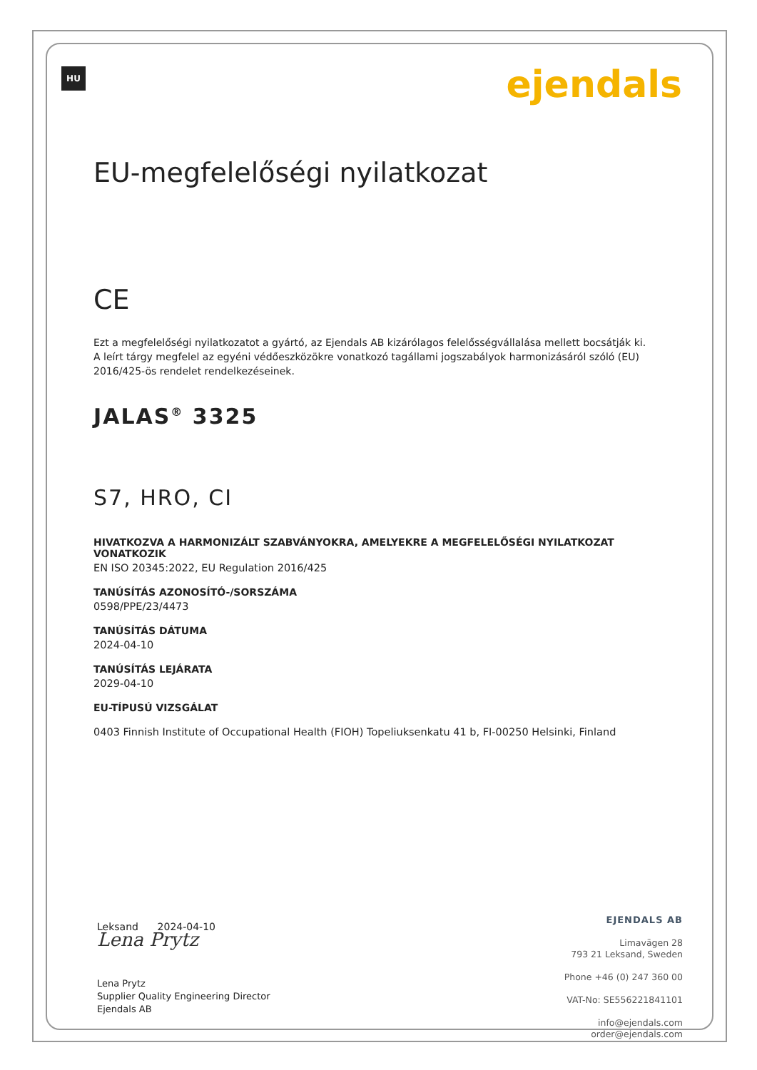HU ejendals
EU-megfelelőségi nyilatkozat
CE
Ezt a megfelelőségi nyilatkozatot a gyártó, az Ejendals AB kizárólagos felelősségvállalása mellett bocsátják ki. A leírt tárgy megfelel az egyéni védőeszközökre vonatkozó tagállami jogszabályok harmonizásáról szóló (EU) 2016/425-ös rendelet rendelkezéseinek.
JALAS<sup>®</sup> 3325
S7, HRO, CI
HIVATKOZVA A HARMONIZÁLT SZABVÁNYOKRA, AMELYEKRE A MEGFELELŐSÉGI NYILATKOZAT VONATKOZIK
EN ISO 20345:2022, EU Regulation 2016/425
TANÚSÍTÁS AZONOSÍTÓ-/SORSZÁMA
0598/PPE/23/4473
TANÚSÍTÁS DÁTUMA
2024-04-10
TANÚSÍTÁS LEJÁRATA
2029-04-10
EU-TÍPUSÚ VIZSGÁLAT
0403 Finnish Institute of Occupational Health (FIOH) Topeliuksenkatu 41 b, FI-00250 Helsinki, Finland
Leksand 2024-04-10
Lena Prytz
Lena Prytz
Supplier Quality Engineering Director
Ejendals AB
EJENDALS AB
Limavägen 28
793 21 Leksand, Sweden
Phone +46 (0) 247 360 00
VAT-No: SE556221841101
info@ejendals.com
order@ejendals.com